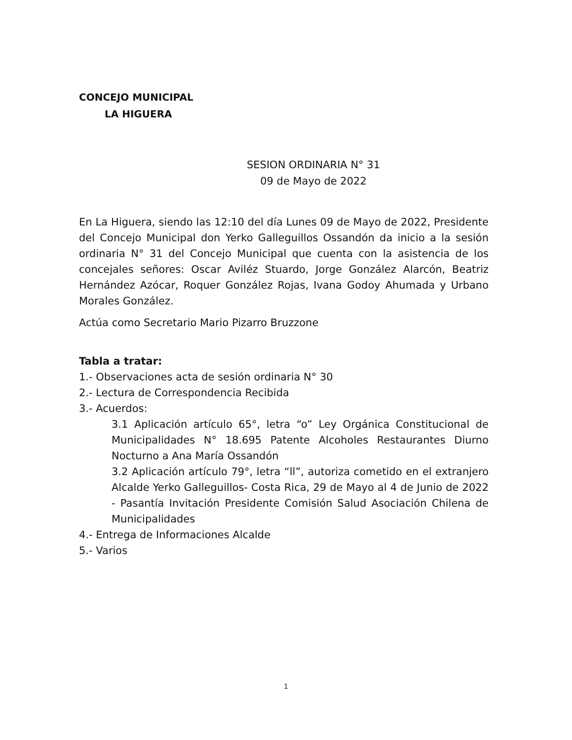CONCEJO MUNICIPAL
LA HIGUERA
SESION ORDINARIA N° 31
09 de Mayo de 2022
En La Higuera, siendo las 12:10 del día Lunes 09 de Mayo de 2022, Presidente del Concejo Municipal don Yerko Galleguillos Ossandón da inicio a la sesión ordinaria N° 31 del Concejo Municipal que cuenta con la asistencia de los concejales señores: Oscar Aviléz Stuardo, Jorge González Alarcón, Beatriz Hernández Azócar, Roquer González Rojas, Ivana Godoy Ahumada y Urbano Morales González.
Actúa como Secretario Mario Pizarro Bruzzone
Tabla a tratar:
1.- Observaciones acta de sesión ordinaria N° 30
2.- Lectura de Correspondencia Recibida
3.- Acuerdos:
3.1 Aplicación artículo 65°, letra “o” Ley Orgánica Constitucional de Municipalidades N° 18.695 Patente Alcoholes Restaurantes Diurno Nocturno a Ana María Ossandón
3.2 Aplicación artículo 79°, letra “ll”, autoriza cometido en el extranjero Alcalde Yerko Galleguillos- Costa Rica, 29 de Mayo al 4 de Junio de 2022 - Pasantía Invitación Presidente Comisión Salud Asociación Chilena de Municipalidades
4.- Entrega de Informaciones Alcalde
5.- Varios
1